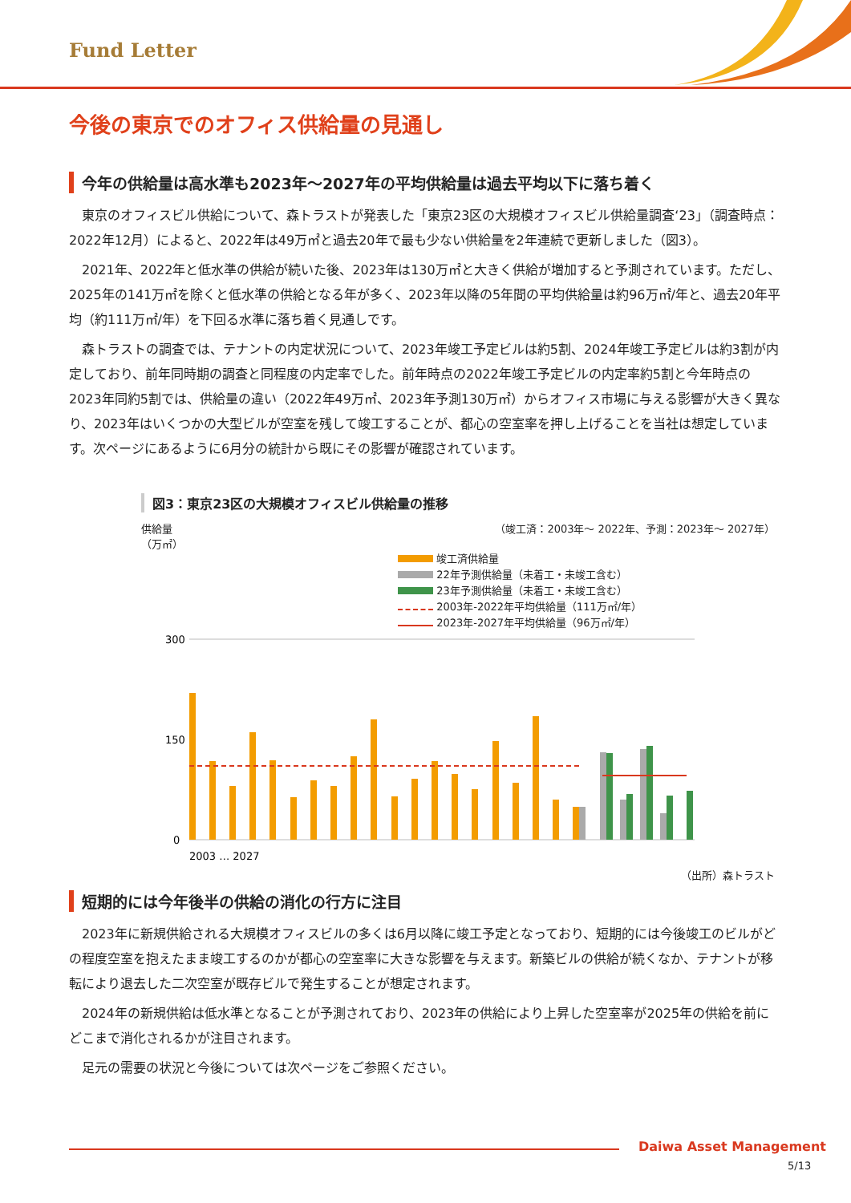Fund Letter
今後の東京でのオフィス供給量の見通し
今年の供給量は高水準も2023年～2027年の平均供給量は過去平均以下に落ち着く
東京のオフィスビル供給について、森トラストが発表した「東京23区の大規模オフィスビル供給量調査‘23」（調査時点：2022年12月）によると、2022年は49万㎡と過去20年で最も少ない供給量を2年連続で更新しました（図3）。
2021年、2022年と低水準の供給が続いた後、2023年は130万㎡と大きく供給が増加すると予測されています。ただし、2025年の141万㎡を除くと低水準の供給となる年が多く、2023年以降の5年間の平均供給量は約96万㎡/年と、過去20年平均（約111万㎡/年）を下回る水準に落ち着く見通しです。
森トラストの調査では、テナントの内定状況について、2023年竣工予定ビルは約5割、2024年竣工予定ビルは約3割が内定しており、前年同時期の調査と同程度の内定率でした。前年時点の2022年竣工予定ビルの内定率約5割と今年時点の2023年同約5割では、供給量の違い（2022年49万㎡、2023年予測130万㎡）からオフィス市場に与える影響が大きく異なり、2023年はいくつかの大型ビルが空室を残して竣工することが、都心の空室率を押し上げることを当社は想定しています。次ページにあるように6月分の統計から既にその影響が確認されています。
図3：東京23区の大規模オフィスビル供給量の推移
供給量
（万㎡） （竣工済：2003年～ 2022年、予測：2023年～ 2027年）
竣工済供給量
22年予測供給量（未着工・未竣工含む）
23年予測供給量（未着工・未竣工含む）
2003年-2022年平均供給量（111万㎡/年）
2023年-2027年平均供給量（96万㎡/年）
300
150
0
2003 … 2027
（出所）森トラスト
短期的には今年後半の供給の消化の行方に注目
2023年に新規供給される大規模オフィスビルの多くは6月以降に竣工予定となっており、短期的には今後竣工のビルがどの程度空室を抱えたまま竣工するのかが都心の空室率に大きな影響を与えます。新築ビルの供給が続くなか、テナントが移転により退去した二次空室が既存ビルで発生することが想定されます。
2024年の新規供給は低水準となることが予測されており、2023年の供給により上昇した空室率が2025年の供給を前にどこまで消化されるかが注目されます。
足元の需要の状況と今後については次ページをご参照ください。
Daiwa Asset Management
5/13